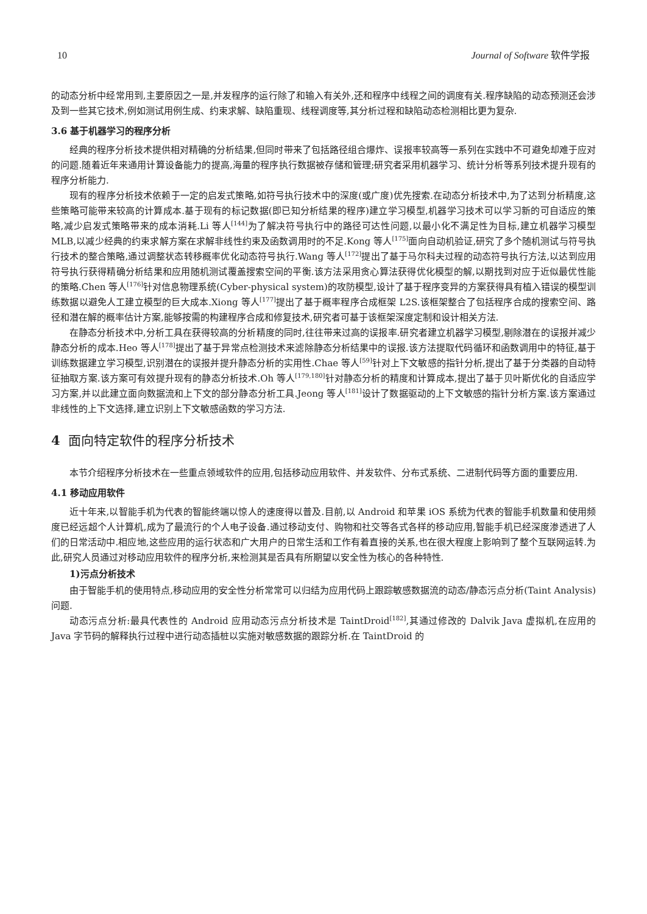10 Journal of Software 软件学报
的动态分析中经常用到,主要原因之一是,并发程序的运行除了和输入有关外,还和程序中线程之间的调度有关.程序缺陷的动态预测还会涉及到一些其它技术,例如测试用例生成、约束求解、缺陷重现、线程调度等,其分析过程和缺陷动态检测相比更为复杂.
3.6 基于机器学习的程序分析
经典的程序分析技术提供相对精确的分析结果,但同时带来了包括路径组合爆炸、误报率较高等一系列在实践中不可避免却难于应对的问题.随着近年来通用计算设备能力的提高,海量的程序执行数据被存储和管理;研究者采用机器学习、统计分析等系列技术提升现有的程序分析能力.
现有的程序分析技术依赖于一定的启发式策略,如符号执行技术中的深度(或广度)优先搜索.在动态分析技术中,为了达到分析精度,这些策略可能带来较高的计算成本.基于现有的标记数据(即已知分析结果的程序)建立学习模型,机器学习技术可以学习新的可自适应的策略,减少启发式策略带来的成本消耗.Li 等人<sup>[144]</sup>为了解决符号执行中的路径可达性问题,以最小化不满足性为目标,建立机器学习模型 MLB,以减少经典的约束求解方案在求解非线性约束及函数调用时的不足.Kong 等人<sup>[175]</sup>面向自动机验证,研究了多个随机测试与符号执行技术的整合策略,通过调整状态转移概率优化动态符号执行.Wang 等人<sup>[172]</sup>提出了基于马尔科夫过程的动态符号执行方法,以达到应用符号执行获得精确分析结果和应用随机测试覆盖搜索空间的平衡.该方法采用贪心算法获得优化模型的解,以期找到对应于近似最优性能的策略.Chen 等人<sup>[176]</sup>针对信息物理系统(Cyber-physical system)的攻防模型,设计了基于程序变异的方案获得具有植入错误的模型训练数据以避免人工建立模型的巨大成本.Xiong 等人<sup>[177]</sup>提出了基于概率程序合成框架 L2S.该框架整合了包括程序合成的搜索空间、路径和潜在解的概率估计方案,能够按需的构建程序合成和修复技术,研究者可基于该框架深度定制和设计相关方法.
在静态分析技术中,分析工具在获得较高的分析精度的同时,往往带来过高的误报率.研究者建立机器学习模型,剔除潜在的误报并减少静态分析的成本.Heo 等人<sup>[178]</sup>提出了基于异常点检测技术来滤除静态分析结果中的误报.该方法提取代码循环和函数调用中的特征,基于训练数据建立学习模型,识别潜在的误报并提升静态分析的实用性.Chae 等人<sup>[59]</sup>针对上下文敏感的指针分析,提出了基于分类器的自动特征抽取方案.该方案可有效提升现有的静态分析技术.Oh 等人<sup>[179,180]</sup>针对静态分析的精度和计算成本,提出了基于贝叶斯优化的自适应学习方案,并以此建立面向数据流和上下文的部分静态分析工具.Jeong 等人<sup>[181]</sup>设计了数据驱动的上下文敏感的指针分析方案.该方案通过非线性的上下文选择,建立识别上下文敏感函数的学习方法.
4 面向特定软件的程序分析技术
本节介绍程序分析技术在一些重点领域软件的应用,包括移动应用软件、并发软件、分布式系统、二进制代码等方面的重要应用.
4.1 移动应用软件
近十年来,以智能手机为代表的智能终端以惊人的速度得以普及.目前,以 Android 和苹果 iOS 系统为代表的智能手机数量和使用频度已经远超个人计算机,成为了最流行的个人电子设备.通过移动支付、购物和社交等各式各样的移动应用,智能手机已经深度渗透进了人们的日常活动中.相应地,这些应用的运行状态和广大用户的日常生活和工作有着直接的关系,也在很大程度上影响到了整个互联网运转.为此,研究人员通过对移动应用软件的程序分析,来检测其是否具有所期望以安全性为核心的各种特性.
1)污点分析技术
由于智能手机的使用特点,移动应用的安全性分析常常可以归结为应用代码上跟踪敏感数据流的动态/静态污点分析(Taint Analysis)问题.
动态污点分析:最具代表性的 Android 应用动态污点分析技术是 TaintDroid<sup>[182]</sup>,其通过修改的 Dalvik Java 虚拟机,在应用的 Java 字节码的解释执行过程中进行动态插桩以实施对敏感数据的跟踪分析.在 TaintDroid 的